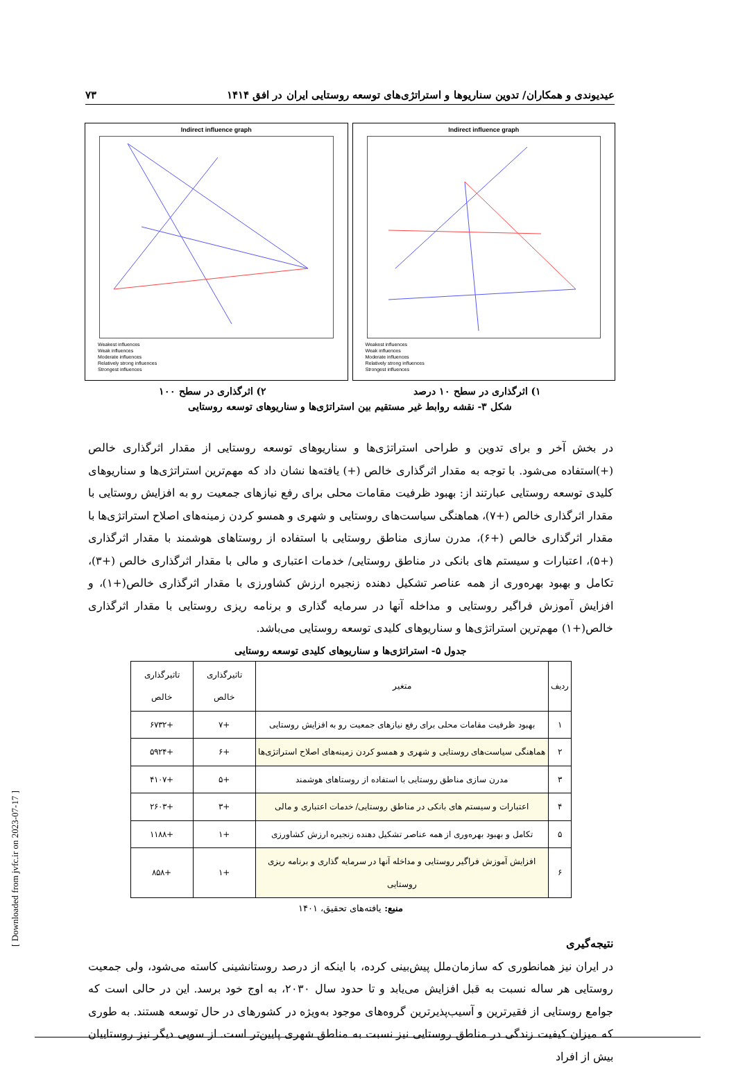عیدیوندی و همکاران/ تدوین سناریوها و استراتژی‌های توسعه روستایی ایران در افق ۱۴۱۴ ۷۳
Indirect influence graph
Weakest influences
Weak influences
Moderate influences
Relatively strong influences
Strongest influences
Indirect influence graph
Weakest influences
Weak influences
Moderate influences
Relatively strong influences
Strongest influences
۱) اثرگذاری در سطح ۱۰ درصد ۲) اثرگذاری در سطح ۱۰۰
شکل ۳- نقشه روابط غیر مستقیم بین استراتژی‌ها و سناریوهای توسعه روستایی
در بخش آخر و برای تدوین و طراحی استراتژی‌ها و سناریوهای توسعه روستایی از مقدار اثرگذاری خالص (+)استفاده می‌شود. با توجه به مقدار اثرگذاری خالص (+) یافته‌ها نشان داد که مهم‌ترین استراتژی‌ها و سناریوهای کلیدی توسعه روستایی عبارتند از: بهبود ظرفیت مقامات محلی برای رفع نیازهای جمعیت رو به افزایش روستایی با مقدار اثرگذاری خالص (+۷)، هماهنگی سیاست‌های روستایی و شهری و همسو کردن زمینه‌های اصلاح استراتژی‌ها با مقدار اثرگذاری خالص (+۶)، مدرن سازی مناطق روستایی با استفاده از روستاهای هوشمند با مقدار اثرگذاری (+۵)، اعتبارات و سیستم های بانکی در مناطق روستایی/ خدمات اعتباری و مالی با مقدار اثرگذاری خالص (+۳)، تکامل و بهبود بهره‌وری از همه عناصر تشکیل دهنده زنجیره ارزش کشاورزی با مقدار اثرگذاری خالص(+۱)، و افزایش آموزش فراگیر روستایی و مداخله آنها در سرمایه گذاری و برنامه ریزی روستایی با مقدار اثرگذاری خالص(+۱) مهم‌ترین استراتژی‌ها و سناریوهای کلیدی توسعه روستایی می‌باشد.
جدول ۵- استراتژی‌ها و سناریوهای کلیدی توسعه روستایی
| ردیف | متغیر | تاثیرگذاری خالص | تاثیرگذاری خالص |
| --- | --- | --- | --- |
| ۱ | بهبود ظرفیت مقامات محلی برای رفع نیازهای جمعیت رو به افزایش روستایی | +۷ | +۶۷۳۲ |
| ۲ | هماهنگی سیاست‌های روستایی و شهری و همسو کردن زمینه‌های اصلاح استراتژی‌ها | +۶ | +۵۹۲۴ |
| ۳ | مدرن سازی مناطق روستایی با استفاده از روستاهای هوشمند | +۵ | +۴۱۰۷ |
| ۴ | اعتبارات و سیستم های بانکی در مناطق روستایی/ خدمات اعتباری و مالی | +۳ | +۲۶۰۳ |
| ۵ | تکامل و بهبود بهره‌وری از همه عناصر تشکیل دهنده زنجیره ارزش کشاورزی | +۱ | +۱۱۸۸ |
| ۶ | افزایش آموزش فراگیر روستایی و مداخله آنها در سرمایه گذاری و برنامه ریزی روستایی | +۱ | +۸۵۸ |
منبع: یافته‌های تحقیق، ۱۴۰۱
نتیجه‌گیری
در ایران نیز همانطوری که سازمان‌ملل پیش‌بینی کرده، با اینکه از درصد روستانشینی کاسته می‌شود، ولی جمعیت روستایی هر ساله نسبت به قبل افزایش می‌یابد و تا حدود سال ۲۰۳۰، به اوج خود برسد. این در حالی است که جوامع روستایی از فقیرترین و آسیب‌پذیرترین گروه‌های موجود به‌ویژه در کشورهای در حال توسعه هستند. به طوری که میزان کیفیت زندگی در مناطق روستایی نیز نسبت به مناطق شهری پایین‌تر است. از سویی دیگر نیز روستاییان بیش از افراد
[ Downloaded from jvfc.ir on 2023-07-17 ]